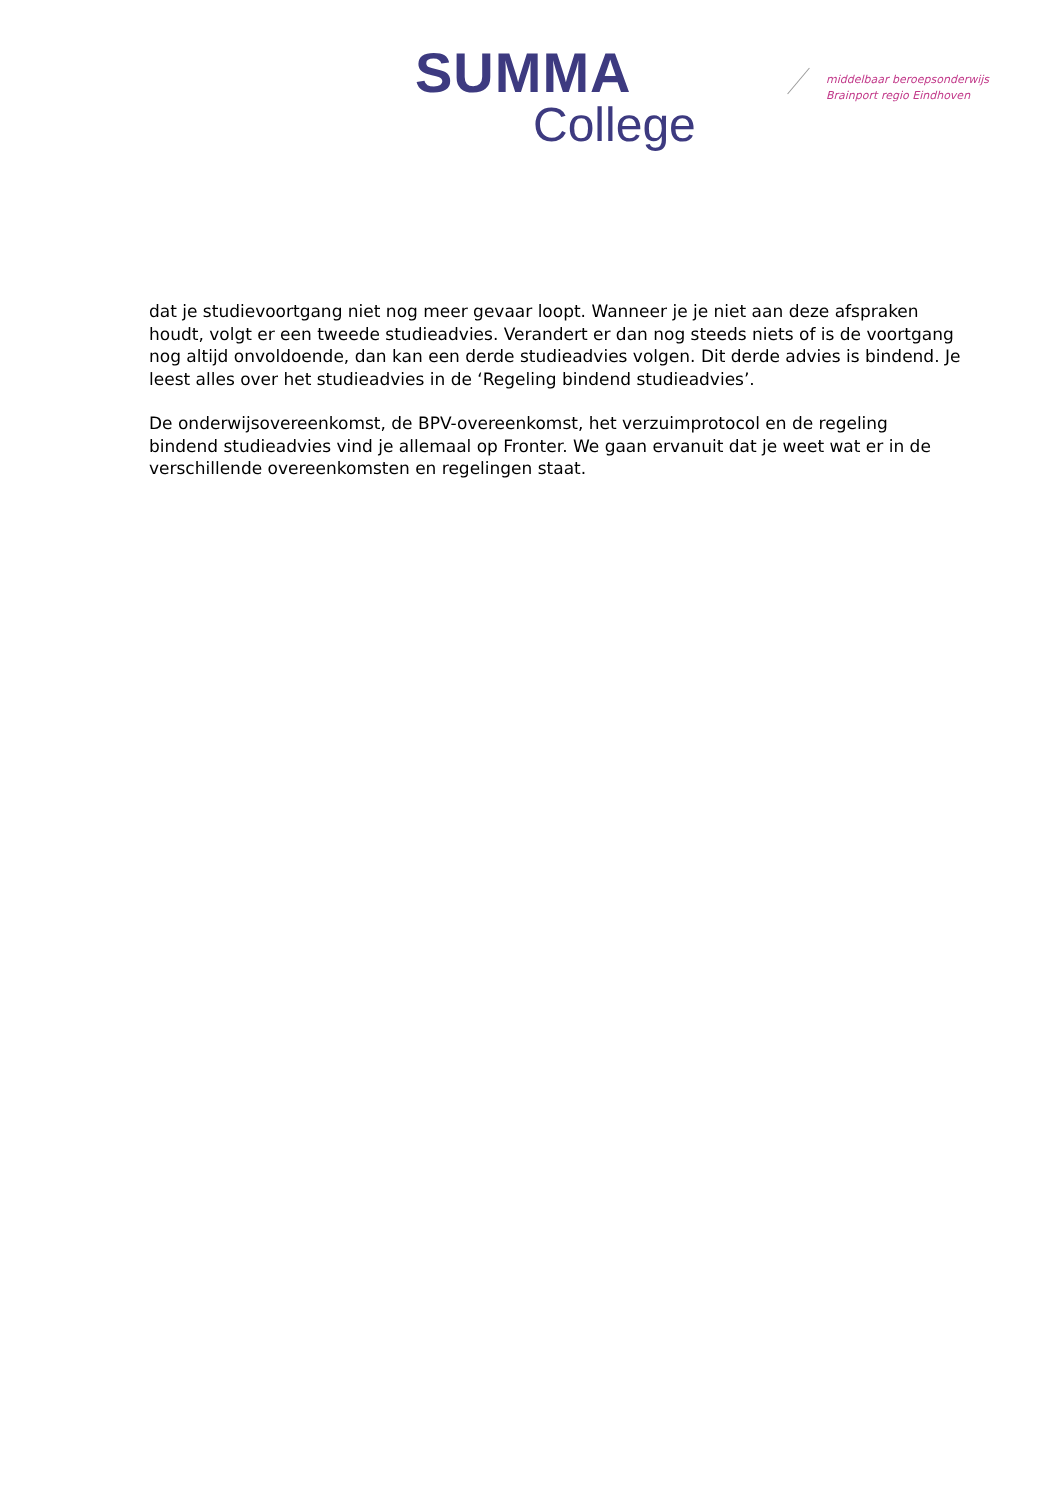SUMMA
College
middelbaar beroepsonderwijs
Brainport regio Eindhoven
dat je studievoortgang niet nog meer gevaar loopt. Wanneer je je niet aan deze afspraken houdt, volgt er een tweede studieadvies. Verandert er dan nog steeds niets of is de voortgang nog altijd onvoldoende, dan kan een derde studieadvies volgen. Dit derde advies is bindend. Je leest alles over het studieadvies in de ‘Regeling bindend studieadvies’.
De onderwijsovereenkomst, de BPV-overeenkomst, het verzuimprotocol en de regeling bindend studieadvies vind je allemaal op Fronter. We gaan ervanuit dat je weet wat er in de verschillende overeenkomsten en regelingen staat.